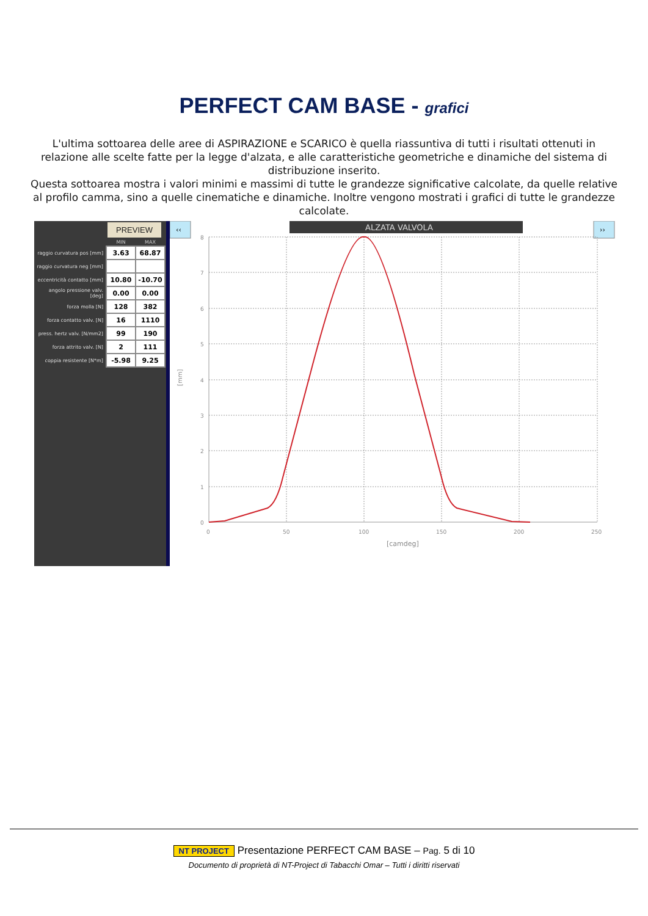PERFECT CAM BASE - grafici
L'ultima sottoarea delle aree di ASPIRAZIONE e SCARICO è quella riassuntiva di tutti i risultati ottenuti in relazione alle scelte fatte per la legge d'alzata, e alle caratteristiche geometriche e dinamiche del sistema di distribuzione inserito.
Questa sottoarea mostra i valori minimi e massimi di tutte le grandezze significative calcolate, da quelle relative al profilo camma, sino a quelle cinematiche e dinamiche. Inoltre vengono mostrati i grafici di tutte le grandezze calcolate.
PREVIEW
| | MIN | MAX |
| --- | --- | --- |
| raggio curvatura pos [mm] | 3.63 | 68.87 |
| raggio curvatura neg [mm] | | |
| eccentricità contatto [mm] | 10.80 | -10.70 |
| angolo pressione valv. [deg] | 0.00 | 0.00 |
| forza molla [N] | 128 | 382 |
| forza contatto valv. [N] | 16 | 1110 |
| press. hertz valv. [N/mm2] | 99 | 190 |
| forza attrito valv. [N] | 2 | 111 |
| coppia resistente [N*m] | -5.98 | 9.25 |
‹‹
ALZATA VALVOLA
››
8
7
6
5
4
3
2
1
0
0
50
100
150
200
250
[camdeg]
[mm]
NT PROJECT Presentazione PERFECT CAM BASE – Pag. 5 di 10
Documento di proprietà di NT-Project di Tabacchi Omar – Tutti i diritti riservati